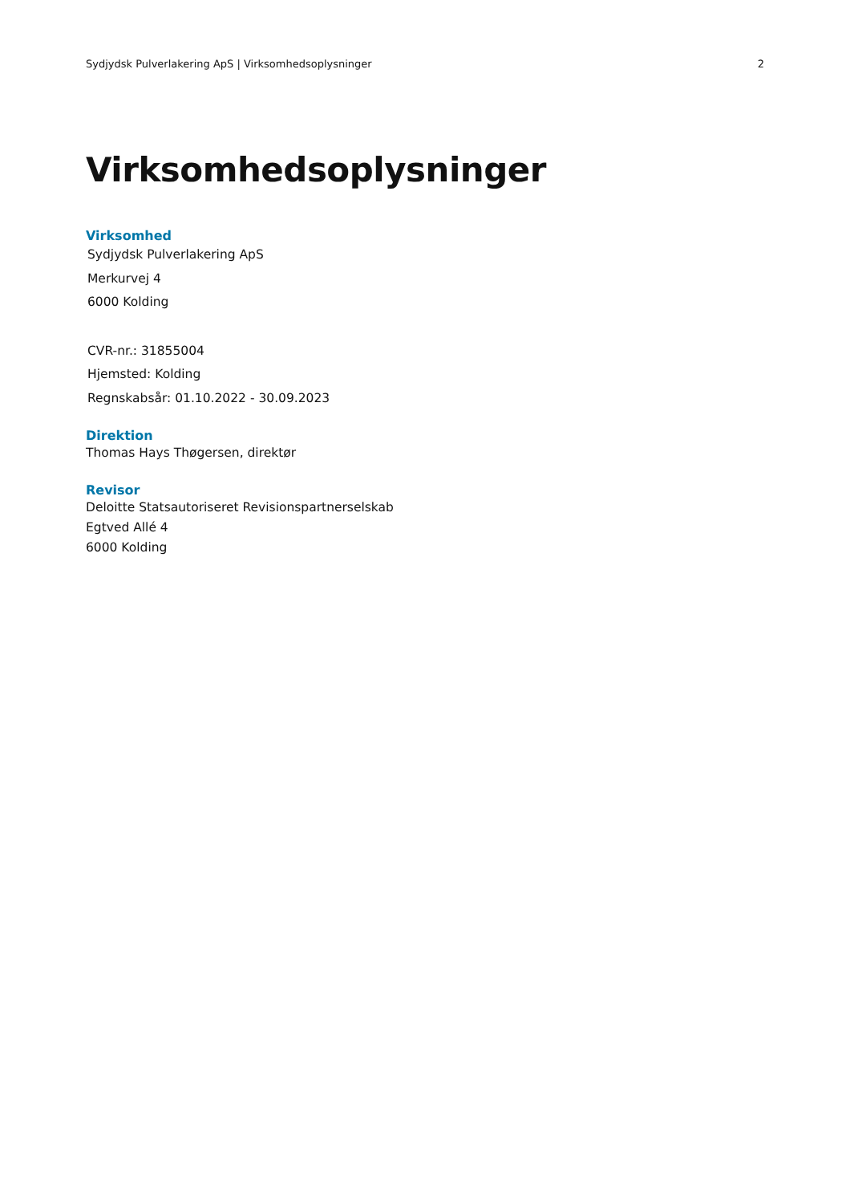Sydjydsk Pulverlakering ApS | Virksomhedsoplysninger 2
Virksomhedsoplysninger
Virksomhed
Sydjydsk Pulverlakering ApS
Merkurvej 4
6000 Kolding
CVR-nr.: 31855004
Hjemsted: Kolding
Regnskabsår: 01.10.2022 - 30.09.2023
Direktion
Thomas Hays Thøgersen, direktør
Revisor
Deloitte Statsautoriseret Revisionspartnerselskab
Egtved Allé 4
6000 Kolding